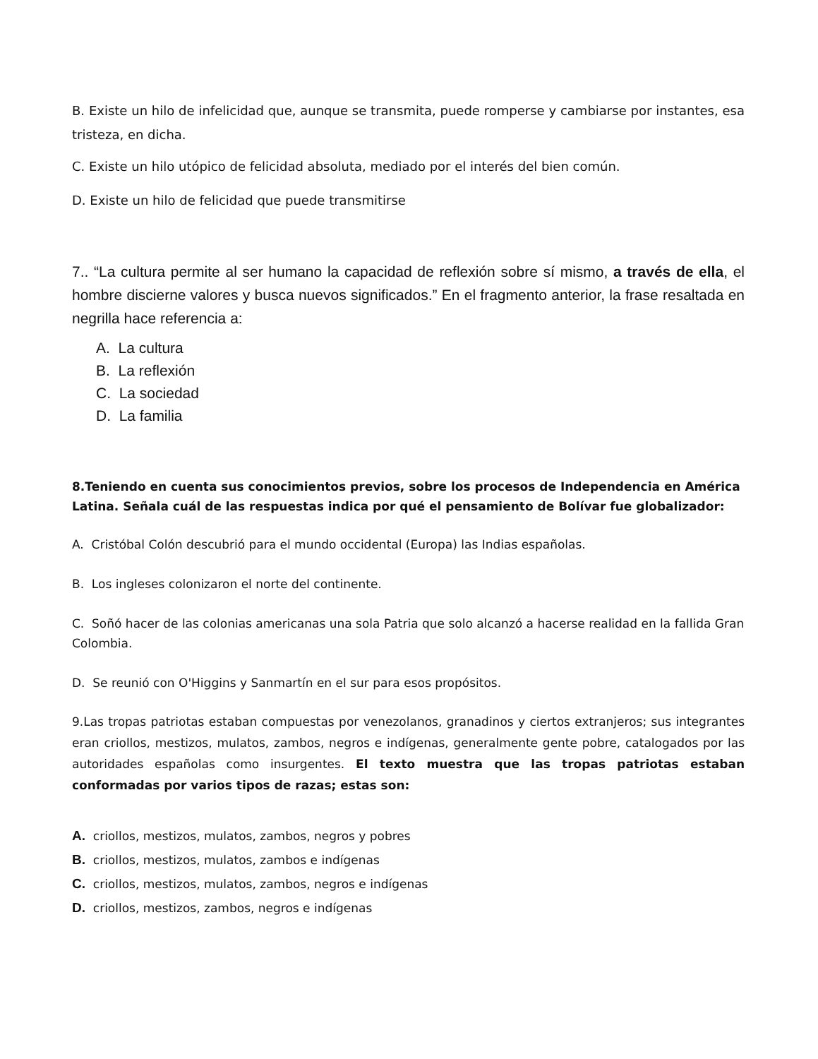B. Existe un hilo de infelicidad que, aunque se transmita, puede romperse y cambiarse por instantes, esa tristeza, en dicha.
C. Existe un hilo utópico de felicidad absoluta, mediado por el interés del bien común.
D. Existe un hilo de felicidad que puede transmitirse
7.. “La cultura permite al ser humano la capacidad de reflexión sobre sí mismo, a través de ella, el hombre discierne valores y busca nuevos significados.” En el fragmento anterior, la frase resaltada en negrilla hace referencia a:
A. La cultura
B. La reflexión
C. La sociedad
D. La familia
8.Teniendo en cuenta sus conocimientos previos, sobre los procesos de Independencia en América Latina. Señala cuál de las respuestas indica por qué el pensamiento de Bolívar fue globalizador:
A. Cristóbal Colón descubrió para el mundo occidental (Europa) las Indias españolas.
B. Los ingleses colonizaron el norte del continente.
C. Soñó hacer de las colonias americanas una sola Patria que solo alcanzó a hacerse realidad en la fallida Gran Colombia.
D. Se reunió con O'Higgins y Sanmartín en el sur para esos propósitos.
9.Las tropas patriotas estaban compuestas por venezolanos, granadinos y ciertos extranjeros; sus integrantes eran criollos, mestizos, mulatos, zambos, negros e indígenas, generalmente gente pobre, catalogados por las autoridades españolas como insurgentes. El texto muestra que las tropas patriotas estaban conformadas por varios tipos de razas; estas son:
A. criollos, mestizos, mulatos, zambos, negros y pobres
B. criollos, mestizos, mulatos, zambos e indígenas
C. criollos, mestizos, mulatos, zambos, negros e indígenas
D. criollos, mestizos, zambos, negros e indígenas